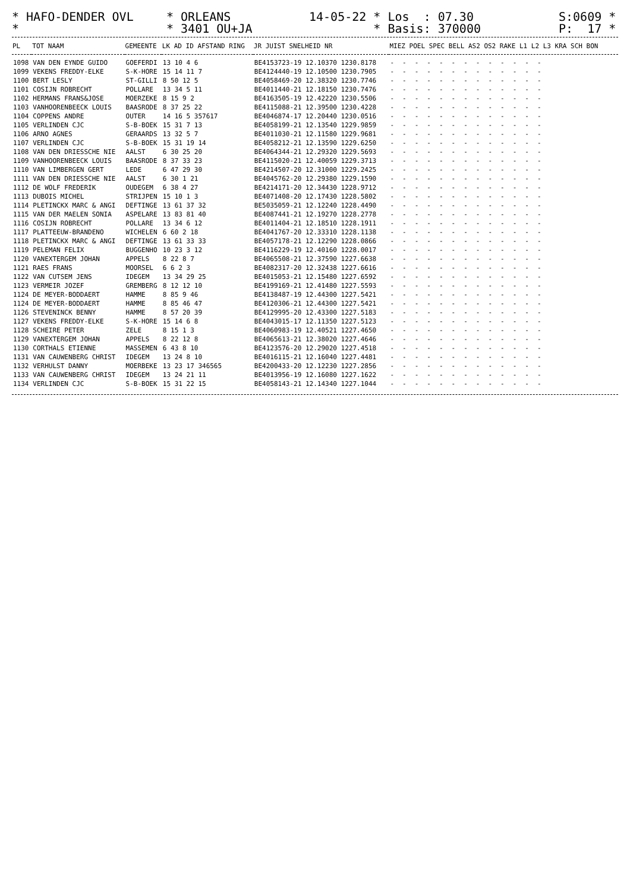* HAFO-DENDER OVL *
* ORLEANS * 3401 OU+JA
14-05-22 * Los : 07.30 * Basis: 370000
S:0609 * P: 17 *
| PL | TOT NAAM | GEMEENTE | LK AD ID AFSTAND RING | JR JUIST SNELHEID NR | MIEZ POEL SPEC BELL AS2 OS2 RAKE L1 L2 L3 KRA SCH BON |
| --- | --- | --- | --- | --- | --- |
| 1098 | VAN DEN EYNDE GUIDO | GOEFERDI | 13 10 4 6 | BE4153723-19 12.10370 1230.8178 | ------------- |
| 1099 | VEKENS FREDDY-ELKE | S-K-HORE | 15 14 11 7 | BE4124440-19 12.10500 1230.7905 | ------------- |
| 1100 | BERT LESLY | ST-GILLI | 8 50 12 5 | BE4058469-20 12.38320 1230.7746 | ------------- |
| 1101 | COSIJN ROBRECHT | POLLARE | 13 34 5 11 | BE4011440-21 12.18150 1230.7476 | ------------- |
| 1102 | HERMANS FRANS&JOSE | MOERZEKE | 8 15 9 2 | BE4163505-19 12.42220 1230.5506 | ------------- |
| 1103 | VANHOORENBEECK LOUIS | BAASRODE | 8 37 25 22 | BE4115088-21 12.39500 1230.4228 | ------------- |
| 1104 | COPPENS ANDRE | OUTER | 14 16 5 357617 | BE4046874-17 12.20440 1230.0516 | ------------- |
| 1105 | VERLINDEN CJC | S-B-BOEK | 15 31 7 13 | BE4058199-21 12.13540 1229.9859 | ------------- |
| 1106 | ARNO AGNES | GERAARDS | 13 32 5 7 | BE4011030-21 12.11580 1229.9681 | ------------- |
| 1107 | VERLINDEN CJC | S-B-BOEK | 15 31 19 14 | BE4058212-21 12.13590 1229.6250 | ------------- |
| 1108 | VAN DEN DRIESSCHE NIE | AALST | 6 30 25 20 | BE4064344-21 12.29320 1229.5693 | ------------- |
| 1109 | VANHOORENBEECK LOUIS | BAASRODE | 8 37 33 23 | BE4115020-21 12.40059 1229.3713 | ------------- |
| 1110 | VAN LIMBERGEN GERT | LEDE | 6 47 29 30 | BE4214507-20 12.31000 1229.2425 | ------------- |
| 1111 | VAN DEN DRIESSCHE NIE | AALST | 6 30 1 21 | BE4045762-20 12.29380 1229.1590 | ------------- |
| 1112 | DE WOLF FREDERIK | OUDEGEM | 6 38 4 27 | BE4214171-20 12.34430 1228.9712 | ------------- |
| 1113 | DUBOIS MICHEL | STRIJPEN | 15 10 1 3 | BE4071408-20 12.17430 1228.5802 | ------------- |
| 1114 | PLETINCKX MARC & ANGI | DEFTINGE | 13 61 37 32 | BE5035059-21 12.12240 1228.4490 | ------------- |
| 1115 | VAN DER MAELEN SONIA | ASPELARE | 13 83 81 40 | BE4087441-21 12.19270 1228.2778 | ------------- |
| 1116 | COSIJN ROBRECHT | POLLARE | 13 34 6 12 | BE4011404-21 12.18510 1228.1911 | ------------- |
| 1117 | PLATTEEUW-BRANDENO | WICHELEN | 6 60 2 18 | BE4041767-20 12.33310 1228.1138 | ------------- |
| 1118 | PLETINCKX MARC & ANGI | DEFTINGE | 13 61 33 33 | BE4057178-21 12.12290 1228.0866 | ------------- |
| 1119 | PELEMAN FELIX | BUGGENHO | 10 23 3 12 | BE4116229-19 12.40160 1228.0017 | ------------- |
| 1120 | VANEXTERGEM JOHAN | APPELS | 8 22 8 7 | BE4065508-21 12.37590 1227.6638 | ------------- |
| 1121 | RAES FRANS | MOORSEL | 6 6 2 3 | BE4082317-20 12.32438 1227.6616 | ------------- |
| 1122 | VAN CUTSEM JENS | IDEGEM | 13 34 29 25 | BE4015053-21 12.15480 1227.6592 | ------------- |
| 1123 | VERMEIR JOZEF | GREMBERG | 8 12 12 10 | BE4199169-21 12.41480 1227.5593 | ------------- |
| 1124 | DE MEYER-BODDAERT | HAMME | 8 85 9 46 | BE4138487-19 12.44300 1227.5421 | ------------- |
| 1124 | DE MEYER-BODDAERT | HAMME | 8 85 46 47 | BE4120306-21 12.44300 1227.5421 | ------------- |
| 1126 | STEVENINCK BENNY | HAMME | 8 57 20 39 | BE4129995-20 12.43300 1227.5183 | ------------- |
| 1127 | VEKENS FREDDY-ELKE | S-K-HORE | 15 14 6 8 | BE4043015-17 12.11350 1227.5123 | ------------- |
| 1128 | SCHEIRE PETER | ZELE | 8 15 1 3 | BE4060983-19 12.40521 1227.4650 | ------------- |
| 1129 | VANEXTERGEM JOHAN | APPELS | 8 22 12 8 | BE4065613-21 12.38020 1227.4646 | ------------- |
| 1130 | CORTHALS ETIENNE | MASSEMEN | 6 43 8 10 | BE4123576-20 12.29020 1227.4518 | ------------- |
| 1131 | VAN CAUWENBERG CHRIST | IDEGEM | 13 24 8 10 | BE4016115-21 12.16040 1227.4481 | ------------- |
| 1132 | VERHULST DANNY | MOERBEKE | 13 23 17 346565 | BE4200433-20 12.12230 1227.2856 | ------------- |
| 1133 | VAN CAUWENBERG CHRIST | IDEGEM | 13 24 21 11 | BE4013956-19 12.16080 1227.1622 | ------------- |
| 1134 | VERLINDEN CJC | S-B-BOEK | 15 31 22 15 | BE4058143-21 12.14340 1227.1044 | ------------- |